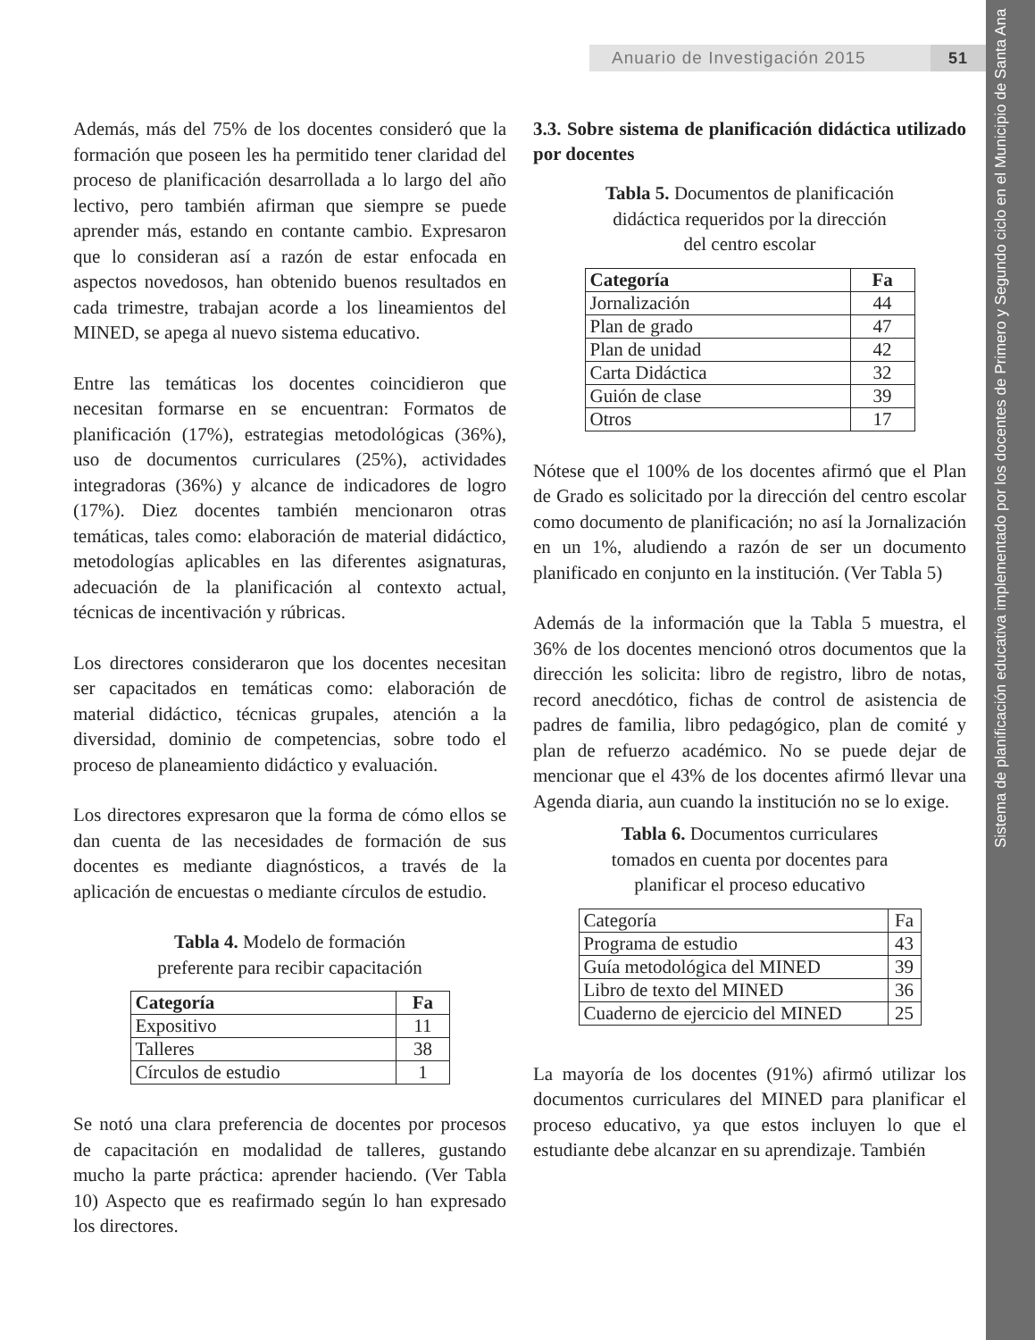Sistema de planificación educativa implementado por los docentes de Primero y Segundo ciclo en el Municipio de Santa Ana
Anuario de Investigación 2015 51
Además, más del 75% de los docentes consideró que la formación que poseen les ha permitido tener claridad del proceso de planificación desarrollada a lo largo del año lectivo, pero también afirman que siempre se puede aprender más, estando en contante cambio. Expresaron que lo consideran así a razón de estar enfocada en aspectos novedosos, han obtenido buenos resultados en cada trimestre, trabajan acorde a los lineamientos del MINED, se apega al nuevo sistema educativo.
Entre las temáticas los docentes coincidieron que necesitan formarse en se encuentran: Formatos de planificación (17%), estrategias metodológicas (36%), uso de documentos curriculares (25%), actividades integradoras (36%) y alcance de indicadores de logro (17%). Diez docentes también mencionaron otras temáticas, tales como: elaboración de material didáctico, metodologías aplicables en las diferentes asignaturas, adecuación de la planificación al contexto actual, técnicas de incentivación y rúbricas.
Los directores consideraron que los docentes necesitan ser capacitados en temáticas como: elaboración de material didáctico, técnicas grupales, atención a la diversidad, dominio de competencias, sobre todo el proceso de planeamiento didáctico y evaluación.
Los directores expresaron que la forma de cómo ellos se dan cuenta de las necesidades de formación de sus docentes es mediante diagnósticos, a través de la aplicación de encuestas o mediante círculos de estudio.
Tabla 4. Modelo de formación
preferente para recibir capacitación
| Categoría | Fa |
| --- | --- |
| Expositivo | 11 |
| Talleres | 38 |
| Círculos de estudio | 1 |
Se notó una clara preferencia de docentes por procesos de capacitación en modalidad de talleres, gustando mucho la parte práctica: aprender haciendo. (Ver Tabla 10) Aspecto que es reafirmado según lo han expresado los directores.
3.3. Sobre sistema de planificación didáctica utilizado por docentes
Tabla 5. Documentos de planificación
didáctica requeridos por la dirección
del centro escolar
| Categoría | Fa |
| --- | --- |
| Jornalización | 44 |
| Plan de grado | 47 |
| Plan de unidad | 42 |
| Carta Didáctica | 32 |
| Guión de clase | 39 |
| Otros | 17 |
Nótese que el 100% de los docentes afirmó que el Plan de Grado es solicitado por la dirección del centro escolar como documento de planificación; no así la Jornalización en un 1%, aludiendo a razón de ser un documento planificado en conjunto en la institución. (Ver Tabla 5)
Además de la información que la Tabla 5 muestra, el 36% de los docentes mencionó otros documentos que la dirección les solicita: libro de registro, libro de notas, record anecdótico, fichas de control de asistencia de padres de familia, libro pedagógico, plan de comité y plan de refuerzo académico. No se puede dejar de mencionar que el 43% de los docentes afirmó llevar una Agenda diaria, aun cuando la institución no se lo exige.
Tabla 6. Documentos curriculares
tomados en cuenta por docentes para
planificar el proceso educativo
| Categoría | Fa |
| Programa de estudio | 43 |
| Guía metodológica del MINED | 39 |
| Libro de texto del MINED | 36 |
| Cuaderno de ejercicio del MINED | 25 |
La mayoría de los docentes (91%) afirmó utilizar los documentos curriculares del MINED para planificar el proceso educativo, ya que estos incluyen lo que el estudiante debe alcanzar en su aprendizaje. También